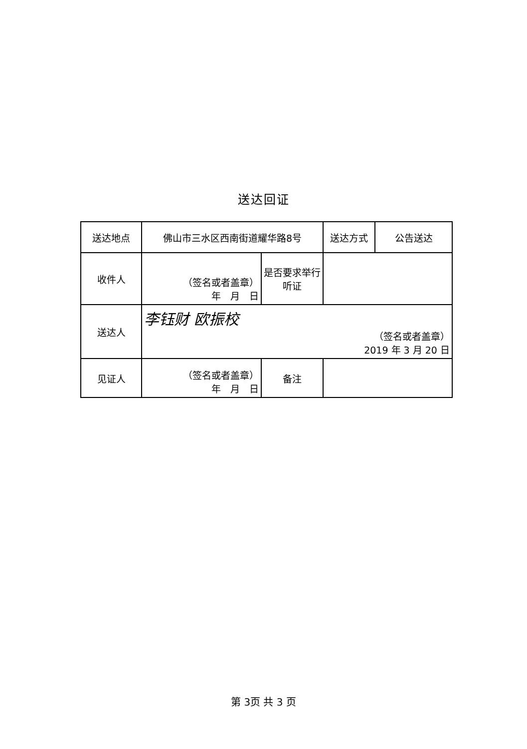送达回证
| 送达地点 | 佛山市三水区西南街道耀华路8号 | | 送达方式 | 公告送达 |
| 收件人 | （签名或者盖章） 年 月 日 | 是否要求举行听证 | | |
| 送达人 | 李钰财 欧振校 （签名或者盖章） 2019 年 3 月 20 日 | | | |
| 见证人 | （签名或者盖章） 年 月 日 | 备注 | | |
第 3页 共 3 页